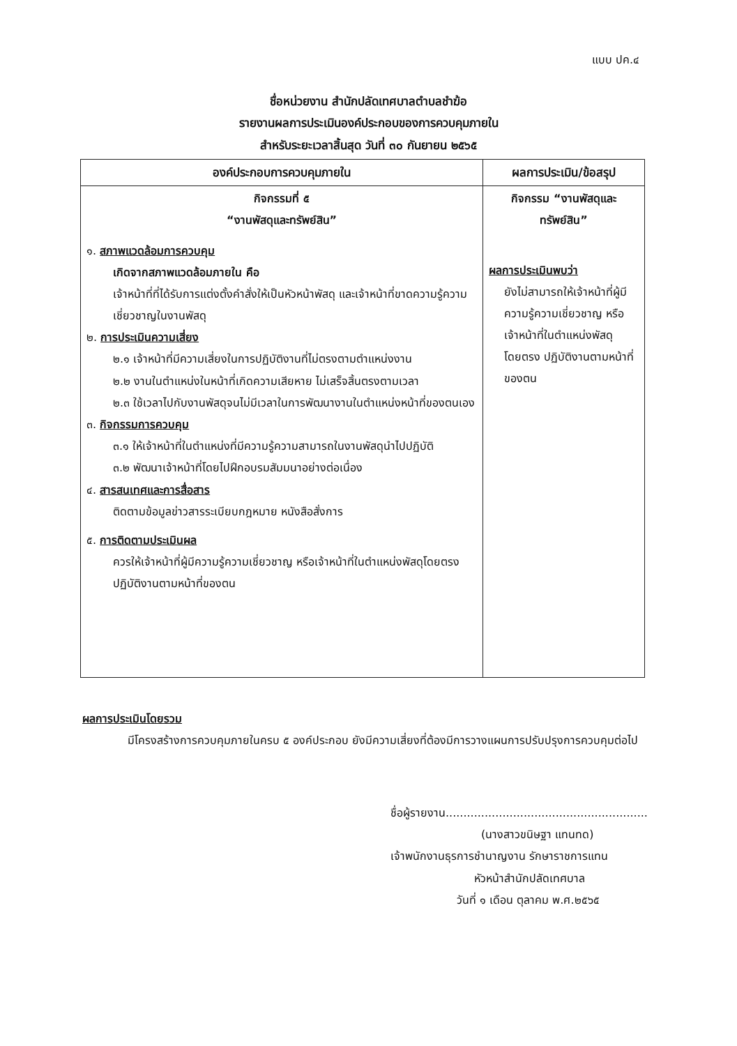แบบ ปค.๔
ชื่อหน่วยงาน สำนักปลัดเทศบาลตำบลชำฆ้อ
รายงานผลการประเมินองค์ประกอบของการควบคุมภายใน
สำหรับระยะเวลาสิ้นสุด วันที่ ๓๐ กันยายน ๒๕๖๕
| องค์ประกอบการควบคุมภายใน | ผลการประเมิน/ข้อสรุป |
| --- | --- |
| กิจกรรมที่ ๕ “งานพัสดุและทรัพย์สิน” ๑. สภาพแวดล้อมการควบคุม เกิดจากสภาพแวดล้อมภายใน คือ เจ้าหน้าที่ที่ได้รับการแต่งตั้งคำสั่งให้เป็นหัวหน้าพัสดุ และเจ้าหน้าที่ขาดความรู้ความเชี่ยวชาญในงานพัสดุ ๒. การประเมินความเสี่ยง ๒.๑ เจ้าหน้าที่มีความเสี่ยงในการปฏิบัติงานที่ไม่ตรงตามตำแหน่งงาน ๒.๒ งานในตำแหน่งในหน้าที่เกิดความเสียหาย ไม่เสร็จสิ้นตรงตามเวลา ๒.๓ ใช้เวลาไปกับงานพัสดุจนไม่มีเวลาในการพัฒนางานในตำแหน่งหน้าที่ของตนเอง ๓. กิจกรรมการควบคุม ๓.๑ ให้เจ้าหน้าที่ในตำแหน่งที่มีความรู้ความสามารถในงานพัสดุนำไปปฏิบัติ ๓.๒ พัฒนาเจ้าหน้าที่โดยไปฝึกอบรมสัมมนาอย่างต่อเนื่อง ๔. สารสนเทศและการสื่อสาร ติดตามข้อมูลข่าวสารระเบียบกฎหมาย หนังสือสั่งการ ๕. การติดตามประเมินผล ควรให้เจ้าหน้าที่ผู้มีความรู้ความเชี่ยวชาญ หรือเจ้าหน้าที่ในตำแหน่งพัสดุโดยตรง ปฏิบัติงานตามหน้าที่ของตน | กิจกรรม “งานพัสดุและ ทรัพย์สิน” ผลการประเมินพบว่า ยังไม่สามารถให้เจ้าหน้าที่ผู้มีความรู้ความเชี่ยวชาญ หรือเจ้าหน้าที่ในตำแหน่งพัสดุโดยตรง ปฏิบัติงานตามหน้าที่ของตน |
ผลการประเมินโดยรวม
มีโครงสร้างการควบคุมภายในครบ ๕ องค์ประกอบ ยังมีความเสี่ยงที่ต้องมีการวางแผนการปรับปรุงการควบคุมต่อไป
ชื่อผู้รายงาน.........................................................
(นางสาวขนิษฐา แทนทด)
เจ้าพนักงานธุรการชำนาญงาน รักษาราชการแทน
หัวหน้าสำนักปลัดเทศบาล
วันที่ ๑ เดือน ตุลาคม พ.ศ.๒๕๖๕